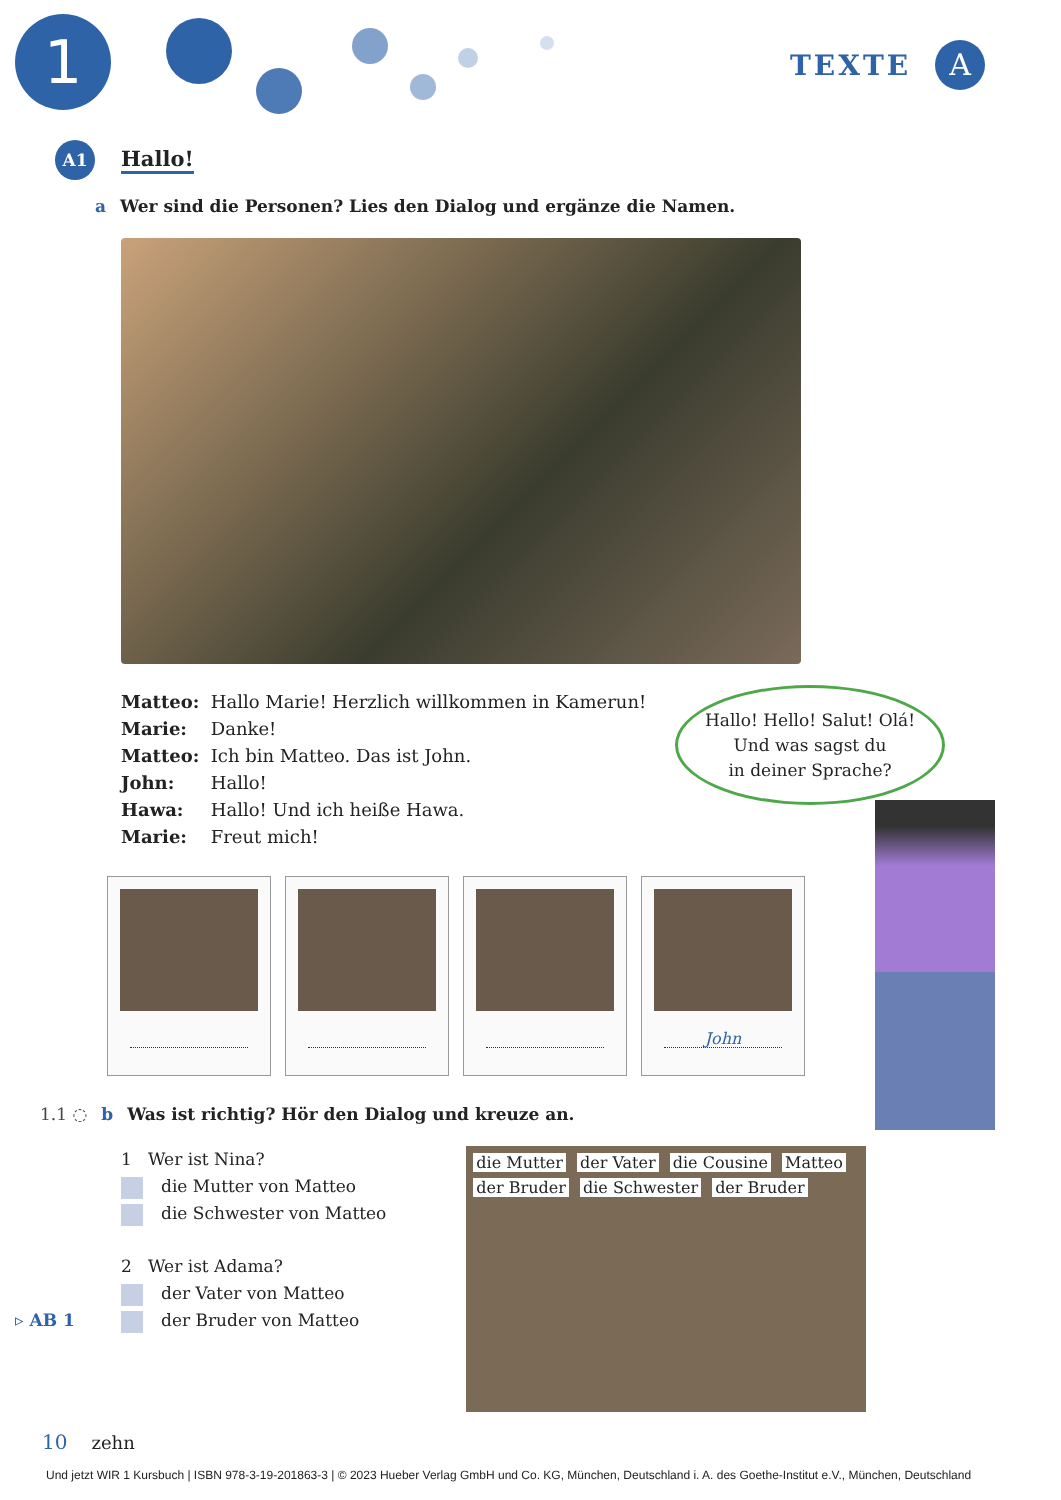1 TEXTE A
A1
Hallo!
a Wer sind die Personen? Lies den Dialog und ergänze die Namen.
Matteo: Hallo Marie! Herzlich willkommen in Kamerun!
Marie: Danke!
Matteo: Ich bin Matteo. Das ist John.
John: Hallo!
Hawa: Hallo! Und ich heiße Hawa.
Marie: Freut mich!
Hallo! Hello! Salut! Olá!
Und was sagst du
in deiner Sprache?
John
1.1 ◌ b Was ist richtig? Hör den Dialog und kreuze an.
1 Wer ist Nina?
die Mutter von Matteo
die Schwester von Matteo
2 Wer ist Adama?
der Vater von Matteo
der Bruder von Matteo
▹ AB 1
die Mutter der Vater die Cousine Matteo der Bruder die Schwester der Bruder
10 zehn
Und jetzt WIR 1 Kursbuch | ISBN 978-3-19-201863-3 | © 2023 Hueber Verlag GmbH und Co. KG, München, Deutschland i. A. des Goethe-Institut e.V., München, Deutschland